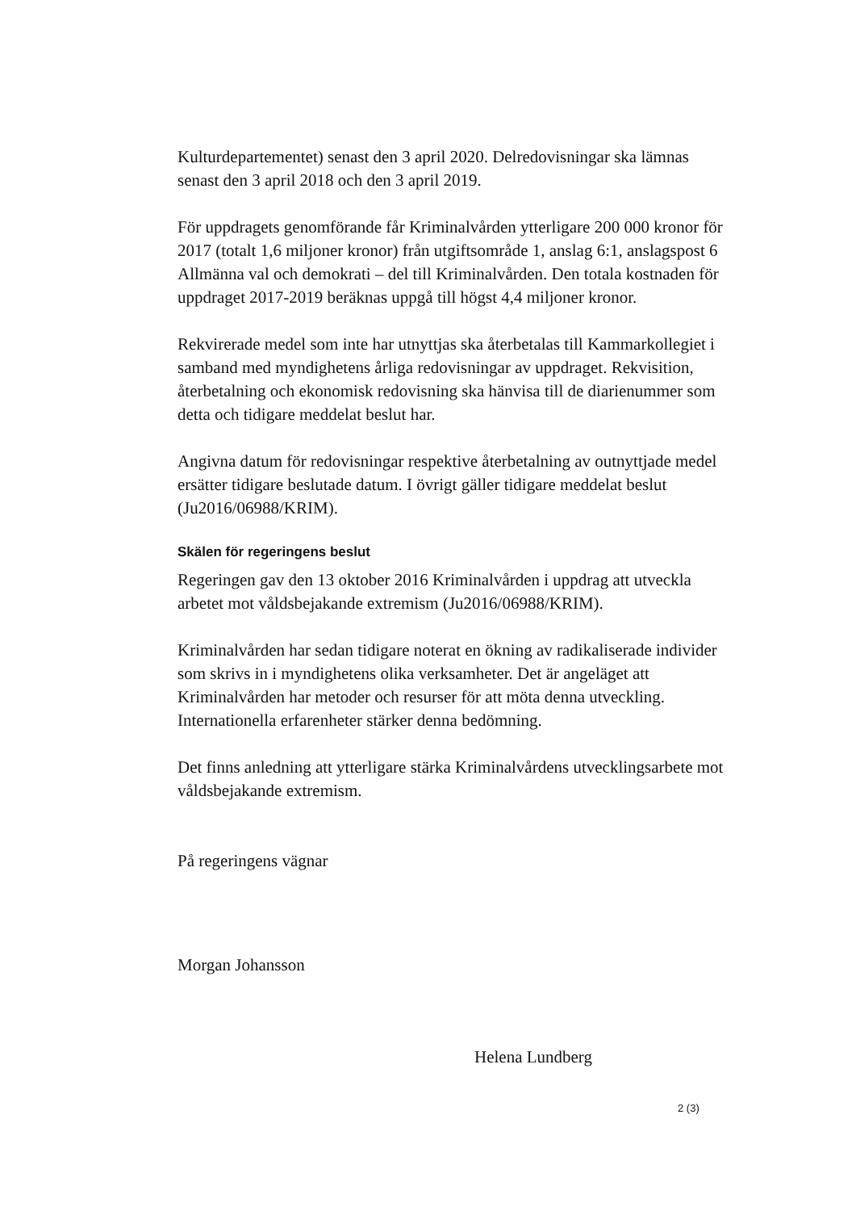Kulturdepartementet) senast den 3 april 2020. Delredovisningar ska lämnas senast den 3 april 2018 och den 3 april 2019.
För uppdragets genomförande får Kriminalvården ytterligare 200 000 kronor för 2017 (totalt 1,6 miljoner kronor) från utgiftsområde 1, anslag 6:1, anslagspost 6 Allmänna val och demokrati – del till Kriminalvården. Den totala kostnaden för uppdraget 2017-2019 beräknas uppgå till högst 4,4 miljoner kronor.
Rekvirerade medel som inte har utnyttjas ska återbetalas till Kammarkollegiet i samband med myndighetens årliga redovisningar av uppdraget. Rekvisition, återbetalning och ekonomisk redovisning ska hänvisa till de diarienummer som detta och tidigare meddelat beslut har.
Angivna datum för redovisningar respektive återbetalning av outnyttjade medel ersätter tidigare beslutade datum. I övrigt gäller tidigare meddelat beslut (Ju2016/06988/KRIM).
Skälen för regeringens beslut
Regeringen gav den 13 oktober 2016 Kriminalvården i uppdrag att utveckla arbetet mot våldsbejakande extremism (Ju2016/06988/KRIM).
Kriminalvården har sedan tidigare noterat en ökning av radikaliserade individer som skrivs in i myndighetens olika verksamheter. Det är angeläget att Kriminalvården har metoder och resurser för att möta denna utveckling. Internationella erfarenheter stärker denna bedömning.
Det finns anledning att ytterligare stärka Kriminalvårdens utvecklingsarbete mot våldsbejakande extremism.
På regeringens vägnar
Morgan Johansson
Helena Lundberg
2 (3)